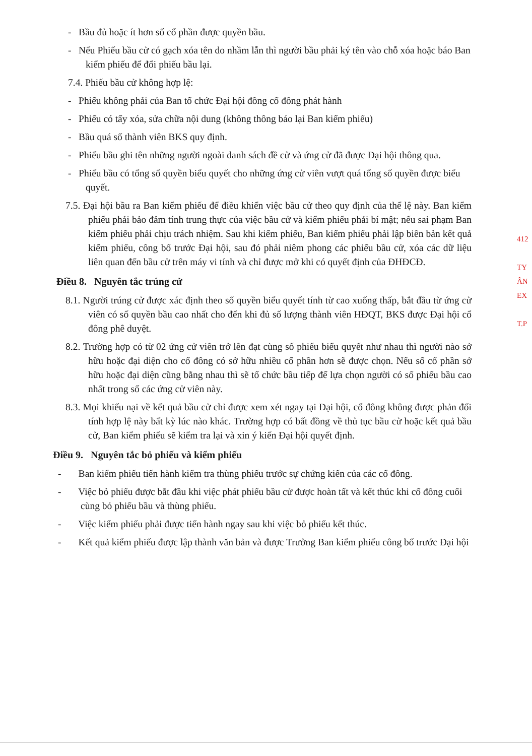- Bầu đủ hoặc ít hơn số cổ phần được quyền bầu.
- Nếu Phiếu bầu cử có gạch xóa tên do nhầm lẫn thì người bầu phải ký tên vào chỗ xóa hoặc báo Ban kiểm phiếu để đổi phiếu bầu lại.
7.4. Phiếu bầu cử không hợp lệ:
- Phiếu không phải của Ban tổ chức Đại hội đồng cổ đông phát hành
- Phiếu có tẩy xóa, sửa chữa nội dung (không thông báo lại Ban kiểm phiếu)
- Bầu quá số thành viên BKS quy định.
- Phiếu bầu ghi tên những người ngoài danh sách đề cử và ứng cử đã được Đại hội thông qua.
- Phiếu bầu có tổng số quyền biểu quyết cho những ứng cử viên vượt quá tổng số quyền được biểu quyết.
7.5. Đại hội bầu ra Ban kiểm phiếu để điều khiển việc bầu cử theo quy định của thể lệ này. Ban kiểm phiếu phải bảo đảm tính trung thực của việc bầu cử và kiểm phiếu phải bí mật; nếu sai phạm Ban kiểm phiếu phải chịu trách nhiệm. Sau khi kiểm phiếu, Ban kiểm phiếu phải lập biên bản kết quả kiểm phiếu, công bố trước Đại hội, sau đó phải niêm phong các phiếu bầu cử, xóa các dữ liệu liên quan đến bầu cử trên máy vi tính và chỉ được mở khi có quyết định của ĐHĐCĐ.
Điều 8. Nguyên tắc trúng cử
8.1. Người trúng cử được xác định theo số quyền biểu quyết tính từ cao xuống thấp, bắt đầu từ ứng cử viên có số quyền bầu cao nhất cho đến khi đủ số lượng thành viên HĐQT, BKS được Đại hội cổ đông phê duyệt.
8.2. Trường hợp có từ 02 ứng cử viên trở lên đạt cùng số phiếu biểu quyết như nhau thì người nào sở hữu hoặc đại diện cho cổ đông có sở hữu nhiều cổ phần hơn sẽ được chọn. Nếu số cổ phần sở hữu hoặc đại diện cũng bằng nhau thì sẽ tổ chức bầu tiếp để lựa chọn người có số phiếu bầu cao nhất trong số các ứng cử viên này.
8.3. Mọi khiếu nại về kết quả bầu cử chỉ được xem xét ngay tại Đại hội, cổ đông không được phản đối tính hợp lệ này bất kỳ lúc nào khác. Trường hợp có bất đồng về thủ tục bầu cử hoặc kết quả bầu cử, Ban kiểm phiếu sẽ kiểm tra lại và xin ý kiến Đại hội quyết định.
Điều 9. Nguyên tắc bỏ phiếu và kiểm phiếu
- Ban kiểm phiếu tiến hành kiểm tra thùng phiếu trước sự chứng kiến của các cổ đông.
- Việc bỏ phiếu được bắt đầu khi việc phát phiếu bầu cử được hoàn tất và kết thúc khi cổ đông cuối cùng bỏ phiếu bầu và thùng phiếu.
- Việc kiểm phiếu phải được tiến hành ngay sau khi việc bỏ phiếu kết thúc.
- Kết quả kiểm phiếu được lập thành văn bản và được Trưởng Ban kiểm phiếu công bố trước Đại hội
412
TY
ÂN
EX
T.P